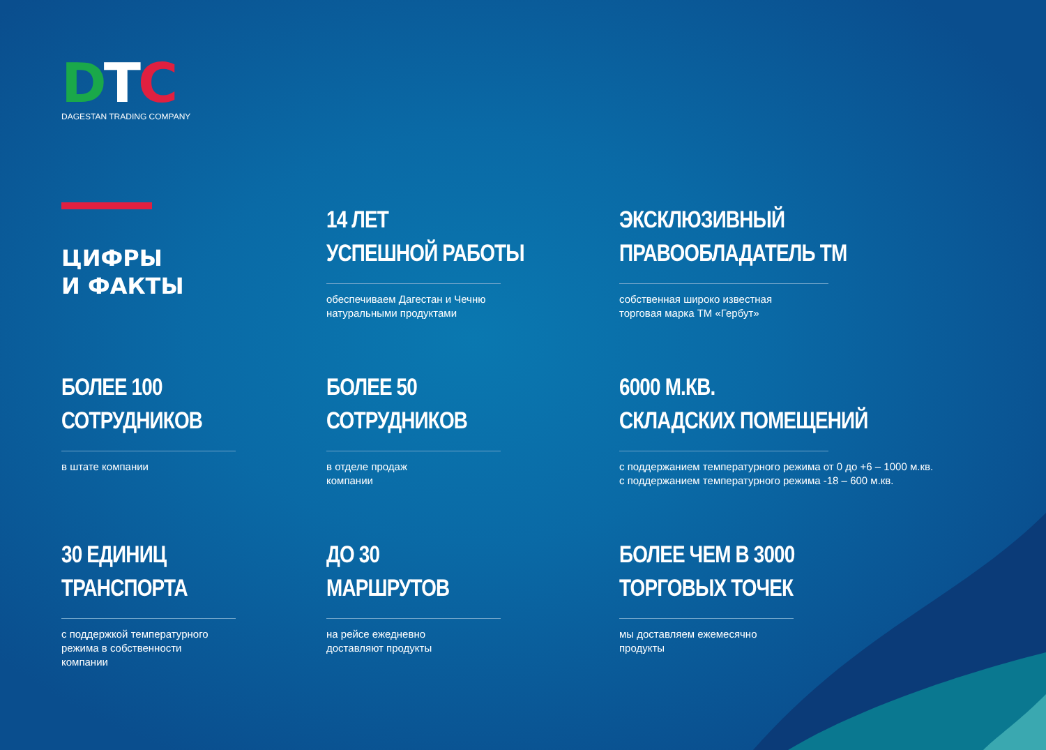DTC
DAGESTAN TRADING COMPANY
ЦИФРЫ
И ФАКТЫ
14 ЛЕТ
УСПЕШНОЙ РАБОТЫ
обеспечиваем Дагестан и Чечню
натуральными продуктами
ЭКСКЛЮЗИВНЫЙ
ПРАВООБЛАДАТЕЛЬ ТМ
собственная широко известная
торговая марка ТМ «Гербут»
БОЛЕЕ 100
СОТРУДНИКОВ
в штате компании
БОЛЕЕ 50
СОТРУДНИКОВ
в отделе продаж
компании
6000 М.КВ.
СКЛАДСКИХ ПОМЕЩЕНИЙ
с поддержанием температурного режима от 0 до +6 – 1000 м.кв.
с поддержанием температурного режима -18 – 600 м.кв.
30 ЕДИНИЦ
ТРАНСПОРТА
с поддержкой температурного
режима в собственности
компании
ДО 30
МАРШРУТОВ
на рейсе ежедневно
доставляют продукты
БОЛЕЕ ЧЕМ В 3000
ТОРГОВЫХ ТОЧЕК
мы доставляем ежемесячно
продукты